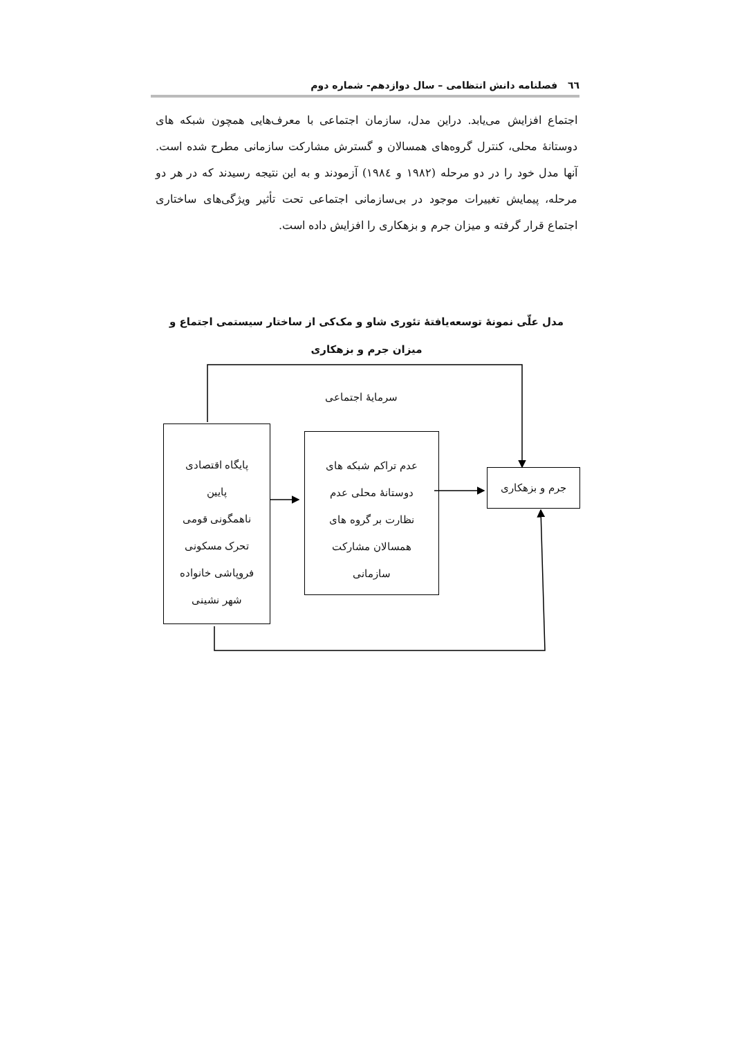٦٦ فصلنامه دانش انتظامی – سال دوازدهم- شماره دوم
اجتماع افزایش می‌یابد. دراین مدل، سازمان اجتماعی با معرف‌هایی همچون شبکه های دوستانۀ محلی، کنترل گروه‌های همسالان و گسترش مشارکت سازمانی مطرح شده است. آنها مدل خود را در دو مرحله (۱۹۸۲ و ۱۹۸٤) آزمودند و به این نتیجه رسیدند که در هر دو مرحله، پیمایش تغییرات موجود در بی‌سازمانی اجتماعی تحت تأثیر ویژگی‌های ساختاری اجتماع قرار گرفته و میزان جرم و بزهکاری را افزایش داده است.
مدل علّی نمونۀ توسعه‌یافتۀ تئوری شاو و مک‌کی از ساختار سیستمی اجتماع و میزان جرم و بزهکاری
سرمایۀ اجتماعی
پایگاه اقتصادی
پایین
ناهمگونی قومی
تحرک مسکونی
فروپاشی خانواده
شهر نشینی
عدم تراکم شبکه های
دوستانۀ محلی عدم
نظارت بر گروه های
همسالان مشارکت
سازمانی
جرم و بزهکاری